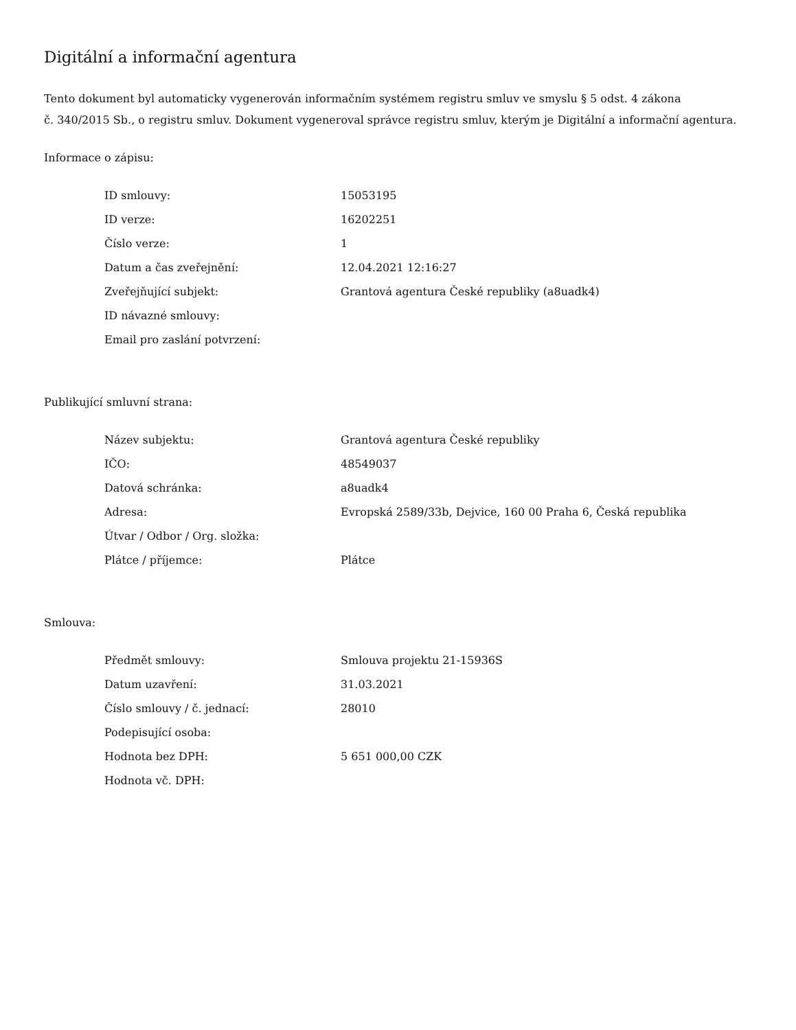Digitální a informační agentura
Tento dokument byl automaticky vygenerován informačním systémem registru smluv ve smyslu § 5 odst. 4 zákona
č. 340/2015 Sb., o registru smluv. Dokument vygeneroval správce registru smluv, kterým je Digitální a informační agentura.
Informace o zápisu:
| ID smlouvy: | 15053195 |
| ID verze: | 16202251 |
| Číslo verze: | 1 |
| Datum a čas zveřejnění: | 12.04.2021 12:16:27 |
| Zveřejňující subjekt: | Grantová agentura České republiky (a8uadk4) |
| ID návazné smlouvy: | |
| Email pro zaslání potvrzení: | |
Publikující smluvní strana:
| Název subjektu: | Grantová agentura České republiky |
| IČO: | 48549037 |
| Datová schránka: | a8uadk4 |
| Adresa: | Evropská 2589/33b, Dejvice, 160 00 Praha 6, Česká republika |
| Útvar / Odbor / Org. složka: | |
| Plátce / příjemce: | Plátce |
Smlouva:
| Předmět smlouvy: | Smlouva projektu 21-15936S |
| Datum uzavření: | 31.03.2021 |
| Číslo smlouvy / č. jednací: | 28010 |
| Podepisující osoba: | |
| Hodnota bez DPH: | 5 651 000,00 CZK |
| Hodnota vč. DPH: | |